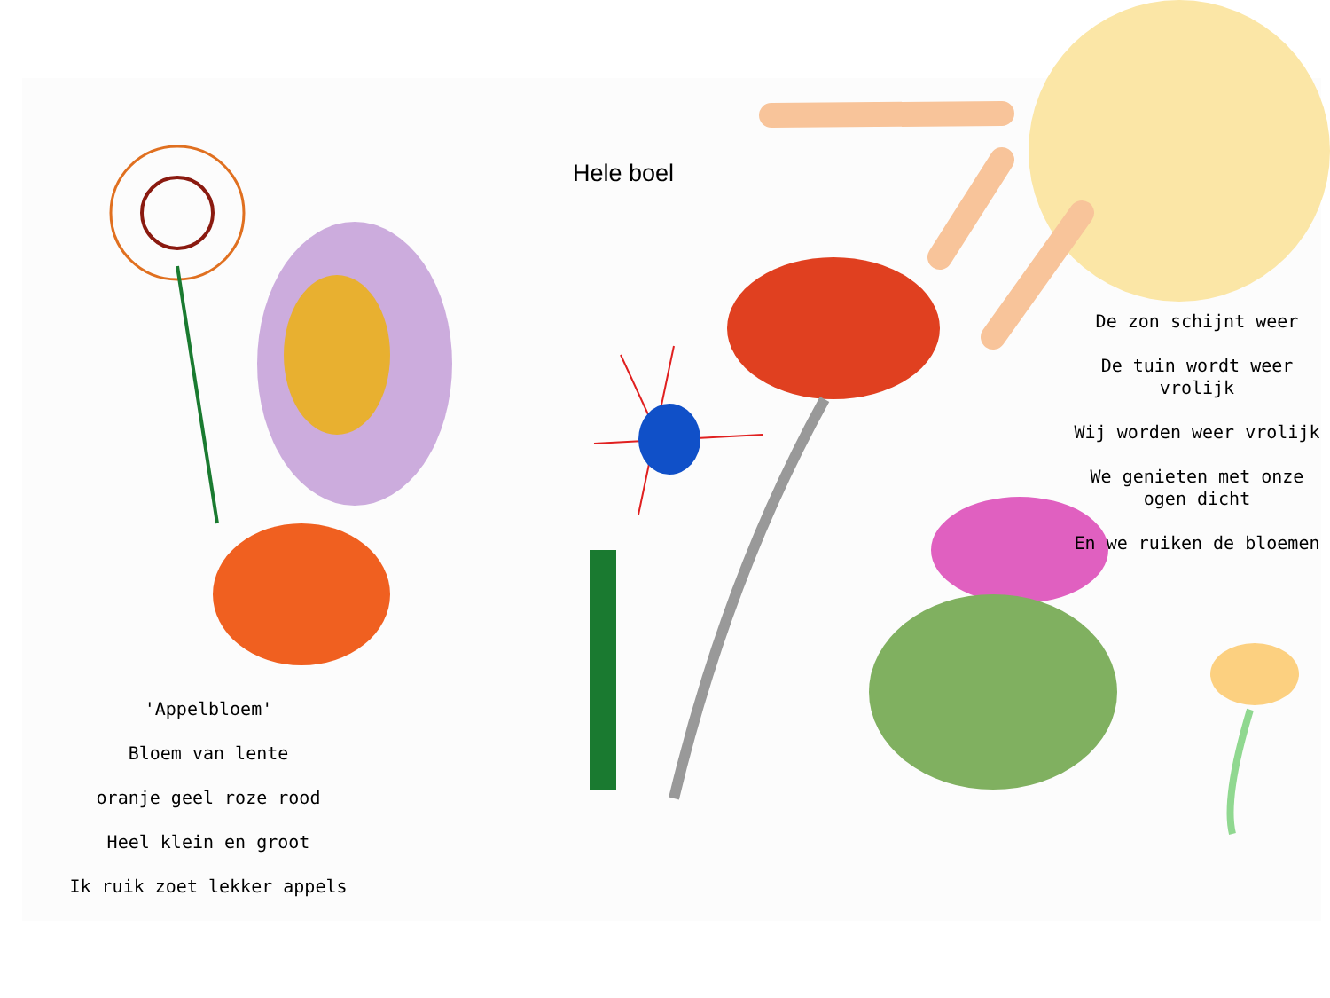Hele boel
De zon schijnt weer
De tuin wordt weer vrolijk
Wij worden weer vrolijk
We genieten met onze ogen dicht
En we ruiken de bloemen
'Appelbloem'
Bloem van lente
oranje geel roze rood
Heel klein en groot
Ik ruik zoet lekker appels